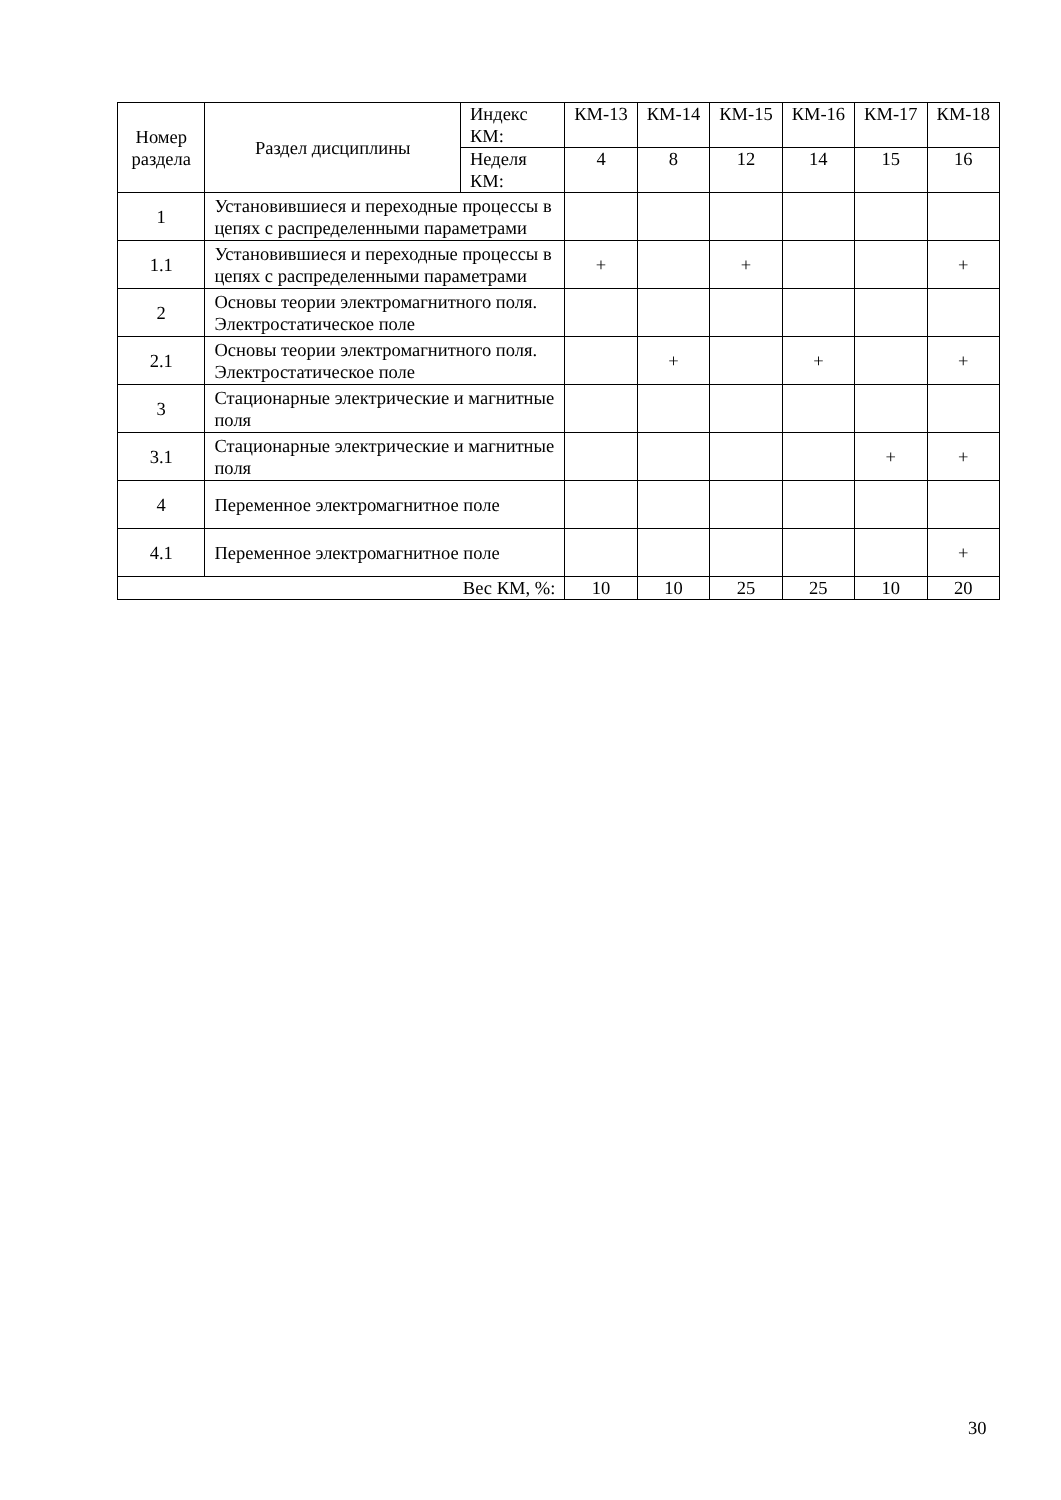| Номер раздела | Раздел дисциплины | Индекс КМ: | КМ-13 | КМ-14 | КМ-15 | КМ-16 | КМ-17 | КМ-18 |
| --- | --- | --- | --- | --- | --- | --- | --- | --- |
| | | Неделя КМ: | 4 | 8 | 12 | 14 | 15 | 16 |
| 1 | Установившиеся и переходные процессы в цепях с распределенными параметрами | | | | | | | |
| 1.1 | Установившиеся и переходные процессы в цепях с распределенными параметрами | | + | | + | | | + |
| 2 | Основы теории электромагнитного поля. Электростатическое поле | | | | | | | |
| 2.1 | Основы теории электромагнитного поля. Электростатическое поле | | | + | | + | | + |
| 3 | Стационарные электрические и магнитные поля | | | | | | | |
| 3.1 | Стационарные электрические и магнитные поля | | | | | | + | + |
| 4 | Переменное электромагнитное поле | | | | | | | |
| 4.1 | Переменное электромагнитное поле | | | | | | | + |
| Вес КМ, %: | | | 10 | 10 | 25 | 25 | 10 | 20 |
30